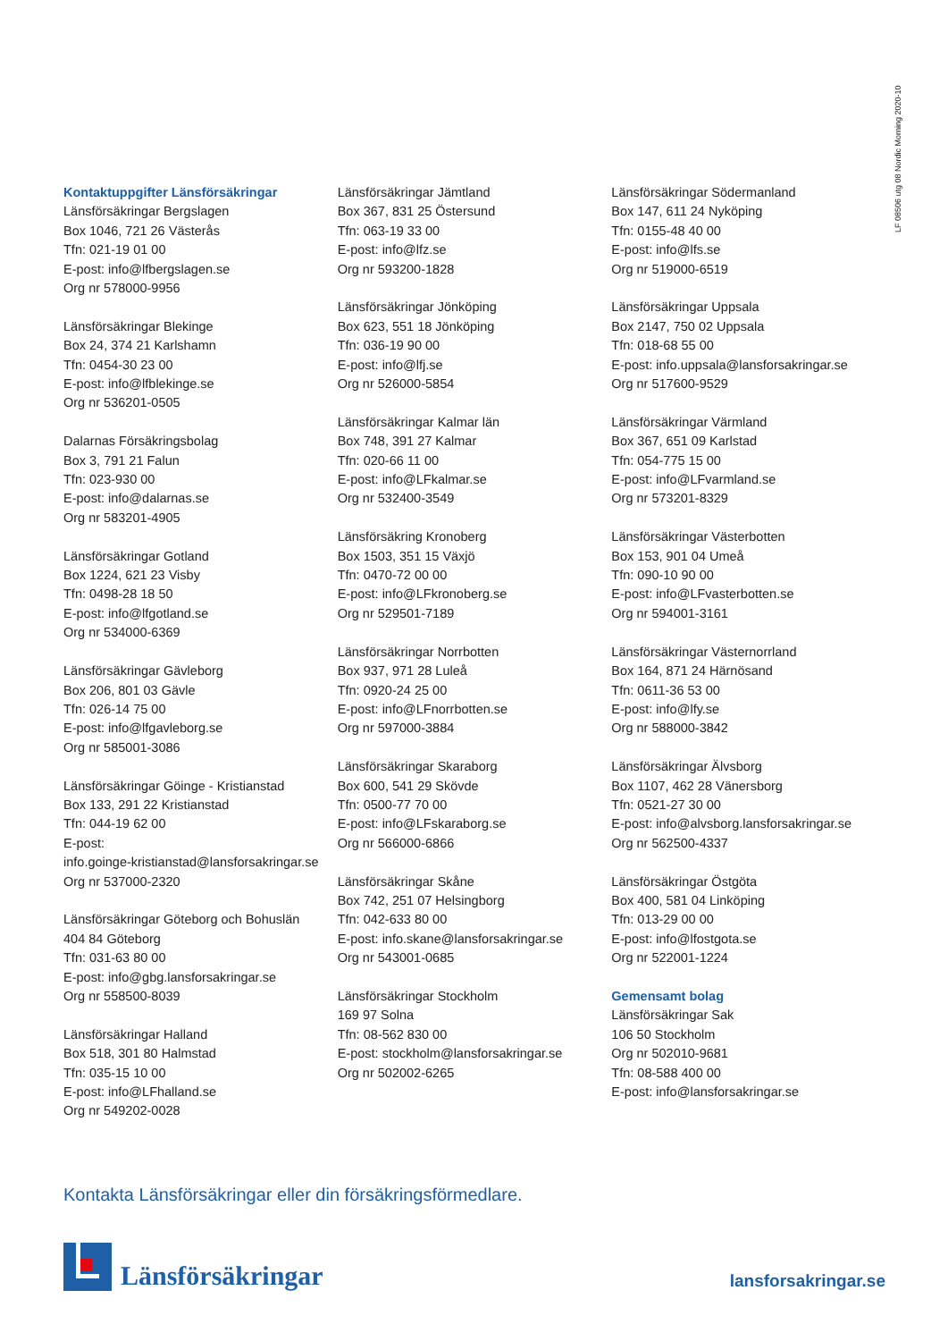LF 08506 utg 08 Nordic Morning 2020-10
Kontaktuppgifter Länsförsäkringar
Länsförsäkringar Bergslagen
Box 1046, 721 26 Västerås
Tfn: 021-19 01 00
E-post: info@lfbergslagen.se
Org nr 578000-9956
Länsförsäkringar Blekinge
Box 24, 374 21 Karlshamn
Tfn: 0454-30 23 00
E-post: info@lfblekinge.se
Org nr 536201-0505
Dalarnas Försäkringsbolag
Box 3, 791 21 Falun
Tfn: 023-930 00
E-post: info@dalarnas.se
Org nr 583201-4905
Länsförsäkringar Gotland
Box 1224, 621 23 Visby
Tfn: 0498-28 18 50
E-post: info@lfgotland.se
Org nr 534000-6369
Länsförsäkringar Gävleborg
Box 206, 801 03 Gävle
Tfn: 026-14 75 00
E-post: info@lfgavleborg.se
Org nr 585001-3086
Länsförsäkringar Göinge - Kristianstad
Box 133, 291 22 Kristianstad
Tfn: 044-19 62 00
E-post:
info.goinge-kristianstad@lansforsakringar.se
Org nr 537000-2320
Länsförsäkringar Göteborg och Bohuslän
404 84 Göteborg
Tfn: 031-63 80 00
E-post: info@gbg.lansforsakringar.se
Org nr 558500-8039
Länsförsäkringar Halland
Box 518, 301 80 Halmstad
Tfn: 035-15 10 00
E-post: info@LFhalland.se
Org nr 549202-0028
Länsförsäkringar Jämtland
Box 367, 831 25 Östersund
Tfn: 063-19 33 00
E-post: info@lfz.se
Org nr 593200-1828
Länsförsäkringar Jönköping
Box 623, 551 18 Jönköping
Tfn: 036-19 90 00
E-post: info@lfj.se
Org nr 526000-5854
Länsförsäkringar Kalmar län
Box 748, 391 27 Kalmar
Tfn: 020-66 11 00
E-post: info@LFkalmar.se
Org nr 532400-3549
Länsförsäkring Kronoberg
Box 1503, 351 15 Växjö
Tfn: 0470-72 00 00
E-post: info@LFkronoberg.se
Org nr 529501-7189
Länsförsäkringar Norrbotten
Box 937, 971 28 Luleå
Tfn: 0920-24 25 00
E-post: info@LFnorrbotten.se
Org nr 597000-3884
Länsförsäkringar Skaraborg
Box 600, 541 29 Skövde
Tfn: 0500-77 70 00
E-post: info@LFskaraborg.se
Org nr 566000-6866
Länsförsäkringar Skåne
Box 742, 251 07 Helsingborg
Tfn: 042-633 80 00
E-post: info.skane@lansforsakringar.se
Org nr 543001-0685
Länsförsäkringar Stockholm
169 97 Solna
Tfn: 08-562 830 00
E-post: stockholm@lansforsakringar.se
Org nr 502002-6265
Länsförsäkringar Södermanland
Box 147, 611 24 Nyköping
Tfn: 0155-48 40 00
E-post: info@lfs.se
Org nr 519000-6519
Länsförsäkringar Uppsala
Box 2147, 750 02 Uppsala
Tfn: 018-68 55 00
E-post: info.uppsala@lansforsakringar.se
Org nr 517600-9529
Länsförsäkringar Värmland
Box 367, 651 09 Karlstad
Tfn: 054-775 15 00
E-post: info@LFvarmland.se
Org nr 573201-8329
Länsförsäkringar Västerbotten
Box 153, 901 04 Umeå
Tfn: 090-10 90 00
E-post: info@LFvasterbotten.se
Org nr 594001-3161
Länsförsäkringar Västernorrland
Box 164, 871 24 Härnösand
Tfn: 0611-36 53 00
E-post: info@lfy.se
Org nr 588000-3842
Länsförsäkringar Älvsborg
Box 1107, 462 28 Vänersborg
Tfn: 0521-27 30 00
E-post: info@alvsborg.lansforsakringar.se
Org nr 562500-4337
Länsförsäkringar Östgöta
Box 400, 581 04 Linköping
Tfn: 013-29 00 00
E-post: info@lfostgota.se
Org nr 522001-1224
Gemensamt bolag
Länsförsäkringar Sak
106 50 Stockholm
Org nr 502010-9681
Tfn: 08-588 400 00
E-post: info@lansforsakringar.se
Kontakta Länsförsäkringar eller din försäkringsförmedlare.
Länsförsäkringar
lansforsakringar.se